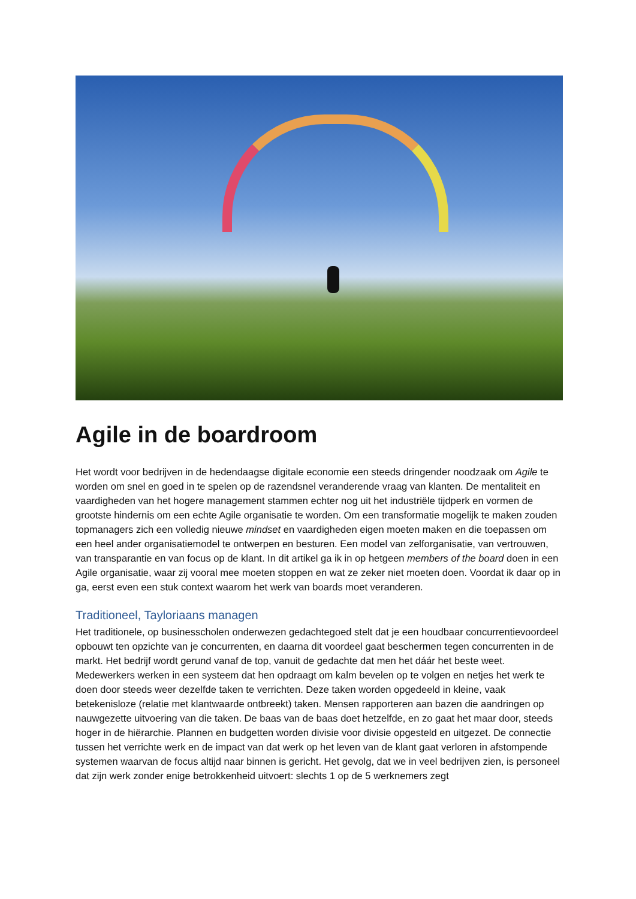Agile in de boardroom
Het wordt voor bedrijven in de hedendaagse digitale economie een steeds dringender noodzaak om Agile te worden om snel en goed in te spelen op de razendsnel veranderende vraag van klanten. De mentaliteit en vaardigheden van het hogere management stammen echter nog uit het industriële tijdperk en vormen de grootste hindernis om een echte Agile organisatie te worden. Om een transformatie mogelijk te maken zouden topmanagers zich een volledig nieuwe mindset en vaardigheden eigen moeten maken en die toepassen om een heel ander organisatiemodel te ontwerpen en besturen. Een model van zelforganisatie, van vertrouwen, van transparantie en van focus op de klant. In dit artikel ga ik in op hetgeen members of the board doen in een Agile organisatie, waar zij vooral mee moeten stoppen en wat ze zeker niet moeten doen. Voordat ik daar op in ga, eerst even een stuk context waarom het werk van boards moet veranderen.
Traditioneel, Tayloriaans managen
Het traditionele, op businesscholen onderwezen gedachtegoed stelt dat je een houdbaar concurrentievoordeel opbouwt ten opzichte van je concurrenten, en daarna dit voordeel gaat beschermen tegen concurrenten in de markt. Het bedrijf wordt gerund vanaf de top, vanuit de gedachte dat men het dáár het beste weet. Medewerkers werken in een systeem dat hen opdraagt om kalm bevelen op te volgen en netjes het werk te doen door steeds weer dezelfde taken te verrichten. Deze taken worden opgedeeld in kleine, vaak betekenisloze (relatie met klantwaarde ontbreekt) taken. Mensen rapporteren aan bazen die aandringen op nauwgezette uitvoering van die taken. De baas van de baas doet hetzelfde, en zo gaat het maar door, steeds hoger in de hiërarchie. Plannen en budgetten worden divisie voor divisie opgesteld en uitgezet. De connectie tussen het verrichte werk en de impact van dat werk op het leven van de klant gaat verloren in afstompende systemen waarvan de focus altijd naar binnen is gericht. Het gevolg, dat we in veel bedrijven zien, is personeel dat zijn werk zonder enige betrokkenheid uitvoert: slechts 1 op de 5 werknemers zegt